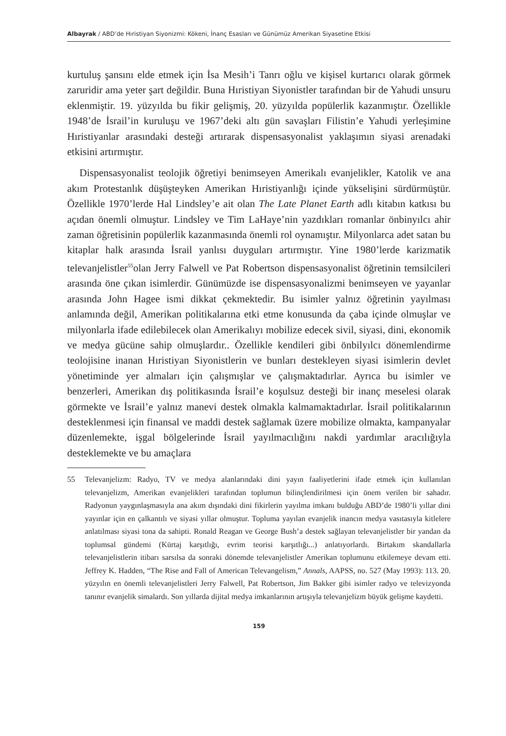Albayrak / ABD’de Hıristiyan Siyonizmi: Kökeni, İnanç Esasları ve Günümüz Amerikan Siyasetine Etkisi
kurtuluş şansını elde etmek için İsa Mesih’i Tanrı oğlu ve kişisel kurtarıcı olarak görmek zaruridir ama yeter şart değildir. Buna Hıristiyan Siyonistler tarafından bir de Yahudi unsuru eklenmiştir. 19. yüzyılda bu fikir gelişmiş, 20. yüzyılda popülerlik kazanmıştır. Özellikle 1948’de İsrail’in kuruluşu ve 1967’deki altı gün savaşları Filistin’e Yahudi yerleşimine Hıristiyanlar arasındaki desteği artırarak dispensasyonalist yaklaşımın siyasi arenadaki etkisini artırmıştır.
Dispensasyonalist teolojik öğretiyi benimseyen Amerikalı evanjelikler, Katolik ve ana akım Protestanlık düşüşteyken Amerikan Hıristiyanlığı içinde yükselişini sürdürmüştür. Özellikle 1970’lerde Hal Lindsley’e ait olan The Late Planet Earth adlı kitabın katkısı bu açıdan önemli olmuştur. Lindsley ve Tim LaHaye’nin yazdıkları romanlar önbinyılcı ahir zaman öğretisinin popülerlik kazanmasında önemli rol oynamıştır. Milyonlarca adet satan bu kitaplar halk arasında İsrail yanlısı duyguları artırmıştır. Yine 1980’lerde karizmatik televanjelistler<sup>55</sup>olan Jerry Falwell ve Pat Robertson dispensasyonalist öğretinin temsilcileri arasında öne çıkan isimlerdir. Günümüzde ise dispensasyonalizmi benimseyen ve yayanlar arasında John Hagee ismi dikkat çekmektedir. Bu isimler yalnız öğretinin yayılması anlamında değil, Amerikan politikalarına etki etme konusunda da çaba içinde olmuşlar ve milyonlarla ifade edilebilecek olan Amerikalıyı mobilize edecek sivil, siyasi, dini, ekonomik ve medya gücüne sahip olmuşlardır.. Özellikle kendileri gibi önbilyılcı dönemlendirme teolojisine inanan Hıristiyan Siyonistlerin ve bunları destekleyen siyasi isimlerin devlet yönetiminde yer almaları için çalışmışlar ve çalışmaktadırlar. Ayrıca bu isimler ve benzerleri, Amerikan dış politikasında İsrail’e koşulsuz desteği bir inanç meselesi olarak görmekte ve İsrail’e yalnız manevi destek olmakla kalmamaktadırlar. İsrail politikalarının desteklenmesi için finansal ve maddi destek sağlamak üzere mobilize olmakta, kampanyalar düzenlemekte, işgal bölgelerinde İsrail yayılmacılığını nakdi yardımlar aracılığıyla desteklemekte ve bu amaçlara
55 Televanjelizm: Radyo, TV ve medya alanlarındaki dini yayın faaliyetlerini ifade etmek için kullanılan televanjelizm, Amerikan evanjelikleri tarafından toplumun bilinçlendirilmesi için önem verilen bir sahadır. Radyonun yaygınlaşmasıyla ana akım dışındaki dini fikirlerin yayılma imkanı bulduğu ABD’de 1980’li yıllar dini yayınlar için en çalkantılı ve siyasi yıllar olmuştur. Topluma yayılan evanjelik inancın medya vasıtasıyla kitlelere anlatılması siyasi tona da sahipti. Ronald Reagan ve George Bush’a destek sağlayan televanjelistler bir yandan da toplumsal gündemi (Kürtaj karşıtlığı, evrim teorisi karşıtlığı...) anlatıyorlardı. Birtakım skandallarla televanjelistlerin itibarı sarsılsa da sonraki dönemde televanjelistler Amerikan toplumunu etkilemeye devam etti. Jeffrey K. Hadden, “The Rise and Fall of American Televangelism,” Annals, AAPSS, no. 527 (May 1993): 113. 20. yüzyılın en önemli televanjelistleri Jerry Falwell, Pat Robertson, Jim Bakker gibi isimler radyo ve televizyonda tanınır evanjelik simalardı. Son yıllarda dijital medya imkanlarının artışıyla televanjelizm büyük gelişme kaydetti.
159